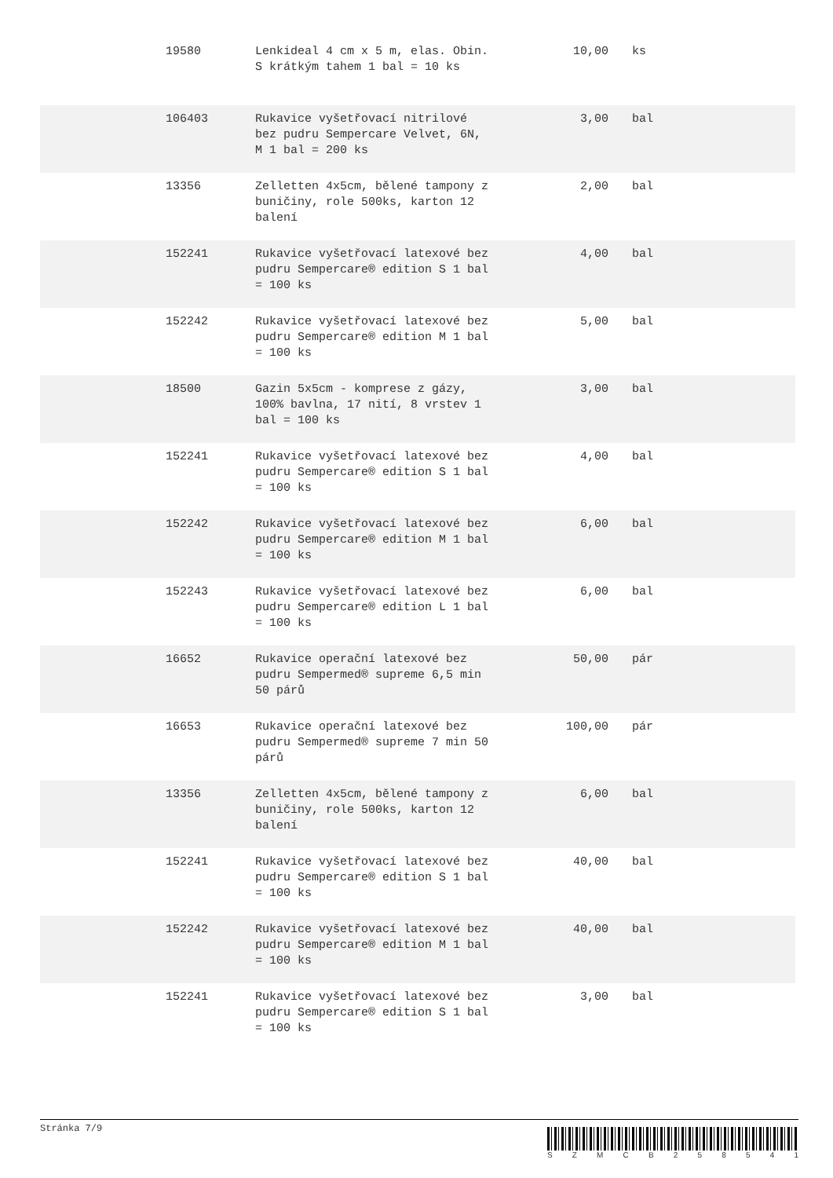| | 19580 | Lenkideal 4 cm x 5 m, elas. Obin. S krátkým tahem 1 bal = 10 ks | 10,00 | ks |
| | 106403 | Rukavice vyšetřovací nitrilové bez pudru Sempercare Velvet, 6N, M 1 bal = 200 ks | 3,00 | bal |
| | 13356 | Zelletten 4x5cm, bělené tampony z buničiny, role 500ks, karton 12 balení | 2,00 | bal |
| | 152241 | Rukavice vyšetřovací latexové bez pudru Sempercare® edition S 1 bal = 100 ks | 4,00 | bal |
| | 152242 | Rukavice vyšetřovací latexové bez pudru Sempercare® edition M 1 bal = 100 ks | 5,00 | bal |
| | 18500 | Gazin 5x5cm - komprese z gázy, 100% bavlna, 17 nití, 8 vrstev 1 bal = 100 ks | 3,00 | bal |
| | 152241 | Rukavice vyšetřovací latexové bez pudru Sempercare® edition S 1 bal = 100 ks | 4,00 | bal |
| | 152242 | Rukavice vyšetřovací latexové bez pudru Sempercare® edition M 1 bal = 100 ks | 6,00 | bal |
| | 152243 | Rukavice vyšetřovací latexové bez pudru Sempercare® edition L 1 bal = 100 ks | 6,00 | bal |
| | 16652 | Rukavice operační latexové bez pudru Sempermed® supreme 6,5 min 50 párů | 50,00 | pár |
| | 16653 | Rukavice operační latexové bez pudru Sempermed® supreme 7 min 50 párů | 100,00 | pár |
| | 13356 | Zelletten 4x5cm, bělené tampony z buničiny, role 500ks, karton 12 balení | 6,00 | bal |
| | 152241 | Rukavice vyšetřovací latexové bez pudru Sempercare® edition S 1 bal = 100 ks | 40,00 | bal |
| | 152242 | Rukavice vyšetřovací latexové bez pudru Sempercare® edition M 1 bal = 100 ks | 40,00 | bal |
| | 152241 | Rukavice vyšetřovací latexové bez pudru Sempercare® edition S 1 bal = 100 ks | 3,00 | bal |
Stránka 7/9
S Z M C B 2 5 8 5 4 1